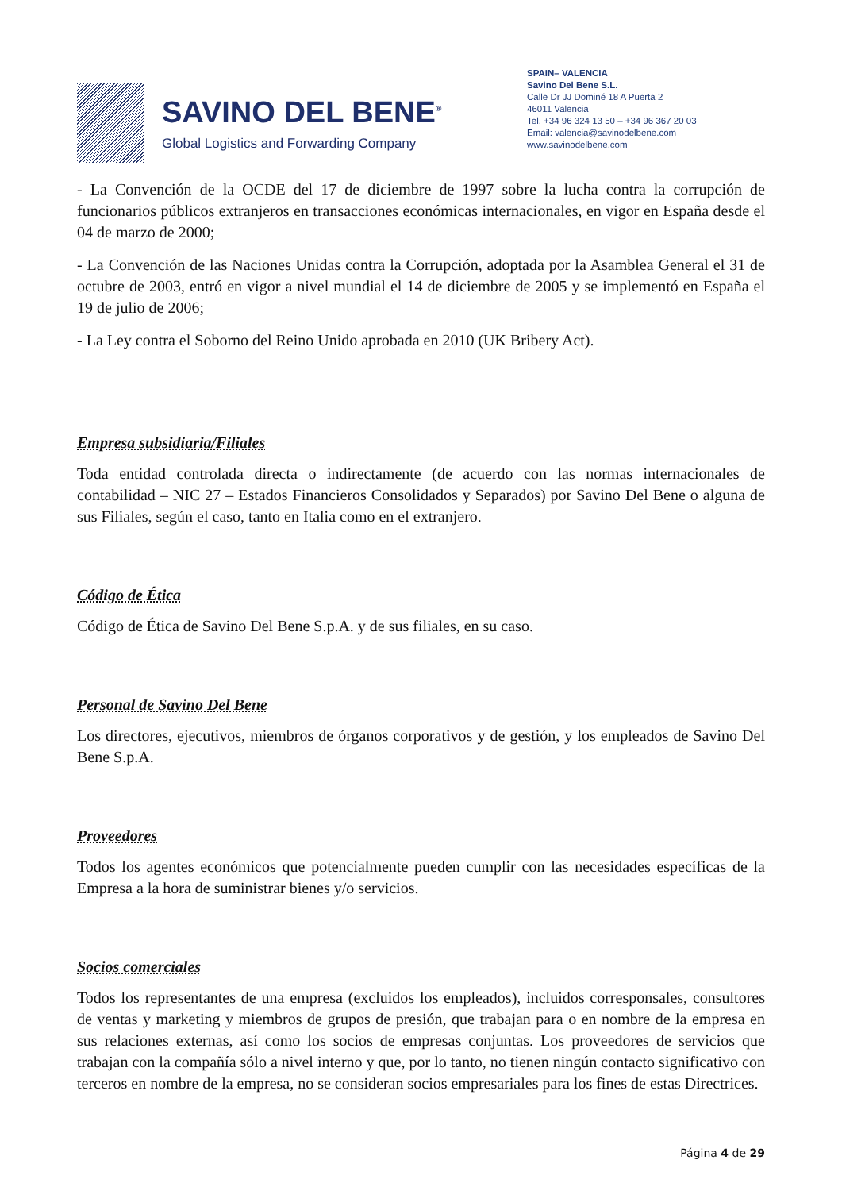SAVINO DEL BENE<sup>®</sup>
Global Logistics and Forwarding Company
SPAIN– VALENCIA
Savino Del Bene S.L.
Calle Dr JJ Dominé 18 A Puerta 2
46011 Valencia
Tel. +34 96 324 13 50 – +34 96 367 20 03
Email: valencia@savinodelbene.com
www.savinodelbene.com
- La Convención de la OCDE del 17 de diciembre de 1997 sobre la lucha contra la corrupción de funcionarios públicos extranjeros en transacciones económicas internacionales, en vigor en España desde el 04 de marzo de 2000;
- La Convención de las Naciones Unidas contra la Corrupción, adoptada por la Asamblea General el 31 de octubre de 2003, entró en vigor a nivel mundial el 14 de diciembre de 2005 y se implementó en España el 19 de julio de 2006;
- La Ley contra el Soborno del Reino Unido aprobada en 2010 (UK Bribery Act).
Empresa subsidiaria/Filiales
Toda entidad controlada directa o indirectamente (de acuerdo con las normas internacionales de contabilidad – NIC 27 – Estados Financieros Consolidados y Separados) por Savino Del Bene o alguna de sus Filiales, según el caso, tanto en Italia como en el extranjero.
Código de Ética
Código de Ética de Savino Del Bene S.p.A. y de sus filiales, en su caso.
Personal de Savino Del Bene
Los directores, ejecutivos, miembros de órganos corporativos y de gestión, y los empleados de Savino Del Bene S.p.A.
Proveedores
Todos los agentes económicos que potencialmente pueden cumplir con las necesidades específicas de la Empresa a la hora de suministrar bienes y/o servicios.
Socios comerciales
Todos los representantes de una empresa (excluidos los empleados), incluidos corresponsales, consultores de ventas y marketing y miembros de grupos de presión, que trabajan para o en nombre de la empresa en sus relaciones externas, así como los socios de empresas conjuntas. Los proveedores de servicios que trabajan con la compañía sólo a nivel interno y que, por lo tanto, no tienen ningún contacto significativo con terceros en nombre de la empresa, no se consideran socios empresariales para los fines de estas Directrices.
Página 4 de 29